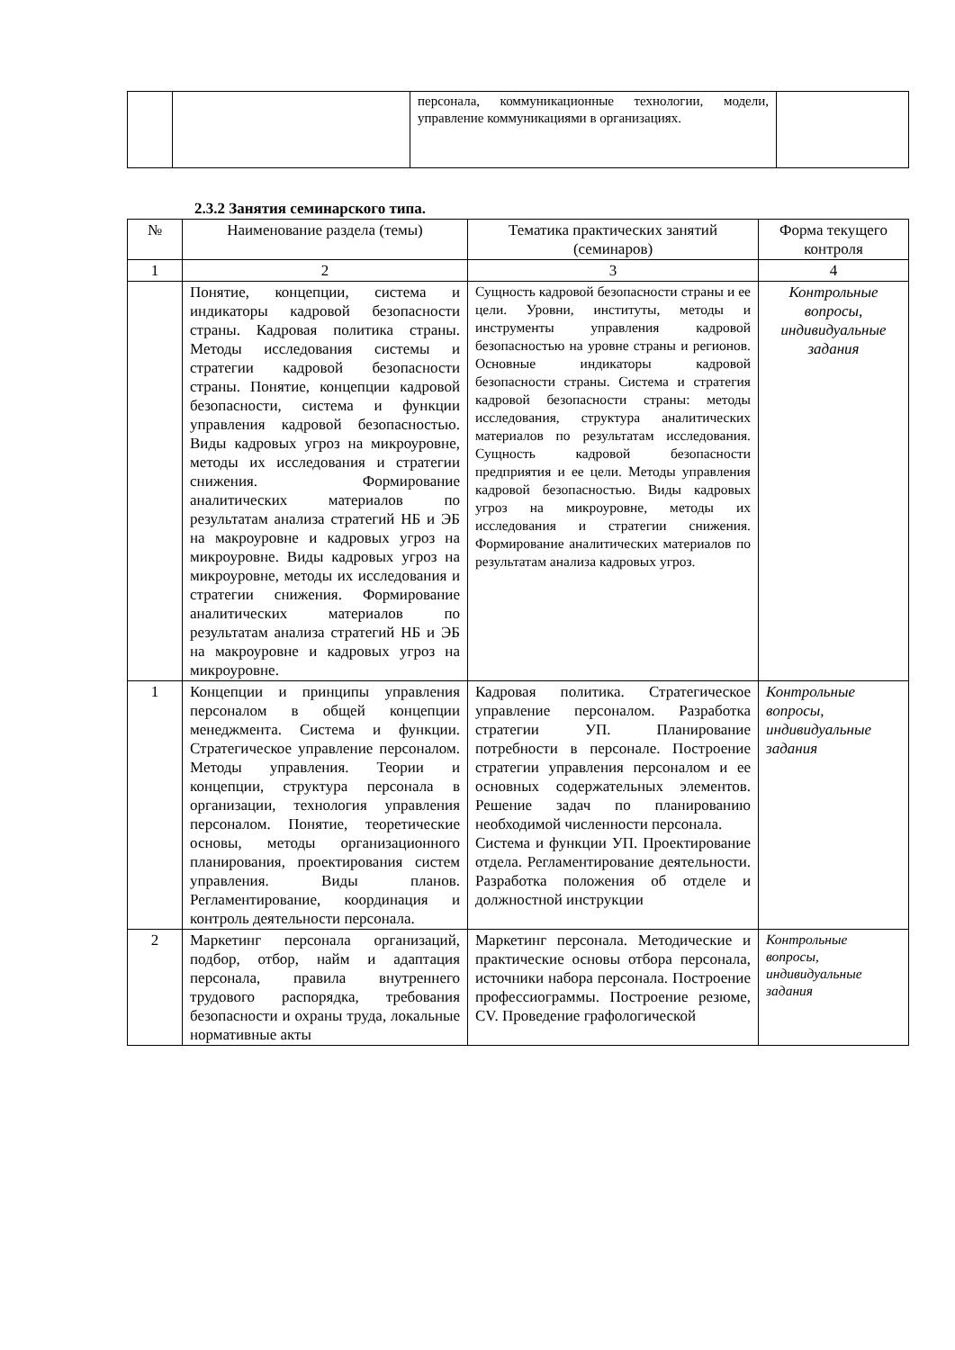| | | персонала, коммуникационные технологии, модели, управление коммуникациями в организациях. | |
2.3.2 Занятия семинарского типа.
| № | Наименование раздела (темы) | Тематика практических занятий (семинаров) | Форма текущего контроля |
| --- | --- | --- | --- |
| 1 | 2 | 3 | 4 |
| | Понятие, концепции, система и индикаторы кадровой безопасности страны. Кадровая политика страны. Методы исследования системы и стратегии кадровой безопасности страны. Понятие, концепции кадровой безопасности, система и функции управления кадровой безопасностью. Виды кадровых угроз на микроуровне, методы их исследования и стратегии снижения. Формирование аналитических материалов по результатам анализа стратегий НБ и ЭБ на макроуровне и кадровых угроз на микроуровне. Виды кадровых угроз на микроуровне, методы их исследования и стратегии снижения. Формирование аналитических материалов по результатам анализа стратегий НБ и ЭБ на макроуровне и кадровых угроз на микроуровне. | Сущность кадровой безопасности страны и ее цели. Уровни, институты, методы и инструменты управления кадровой безопасностью на уровне страны и регионов. Основные индикаторы кадровой безопасности страны. Система и стратегия кадровой безопасности страны: методы исследования, структура аналитических материалов по результатам исследования. Сущность кадровой безопасности предприятия и ее цели. Методы управления кадровой безопасностью. Виды кадровых угроз на микроуровне, методы их исследования и стратегии снижения. Формирование аналитических материалов по результатам анализа кадровых угроз. | Контрольные вопросы, индивидуальные задания |
| 1 | Концепции и принципы управления персоналом в общей концепции менеджмента. Система и функции. Стратегическое управление персоналом. Методы управления. Теории и концепции, структура персонала в организации, технология управления персоналом. Понятие, теоретические основы, методы организационного планирования, проектирования систем управления. Виды планов. Регламентирование, координация и контроль деятельности персонала. | Кадровая политика. Стратегическое управление персоналом. Разработка стратегии УП. Планирование потребности в персонале. Построение стратегии управления персоналом и ее основных содержательных элементов. Решение задач по планированию необходимой численности персонала. Система и функции УП. Проектирование отдела. Регламентирование деятельности. Разработка положения об отделе и должностной инструкции | Контрольные вопросы, индивидуальные задания |
| 2 | Маркетинг персонала организаций, подбор, отбор, найм и адаптация персонала, правила внутреннего трудового распорядка, требования безопасности и охраны труда, локальные нормативные акты | Маркетинг персонала. Методические и практические основы отбора персонала, источники набора персонала. Построение профессиограммы. Построение резюме, CV. Проведение графологической | Контрольные вопросы, индивидуальные задания |